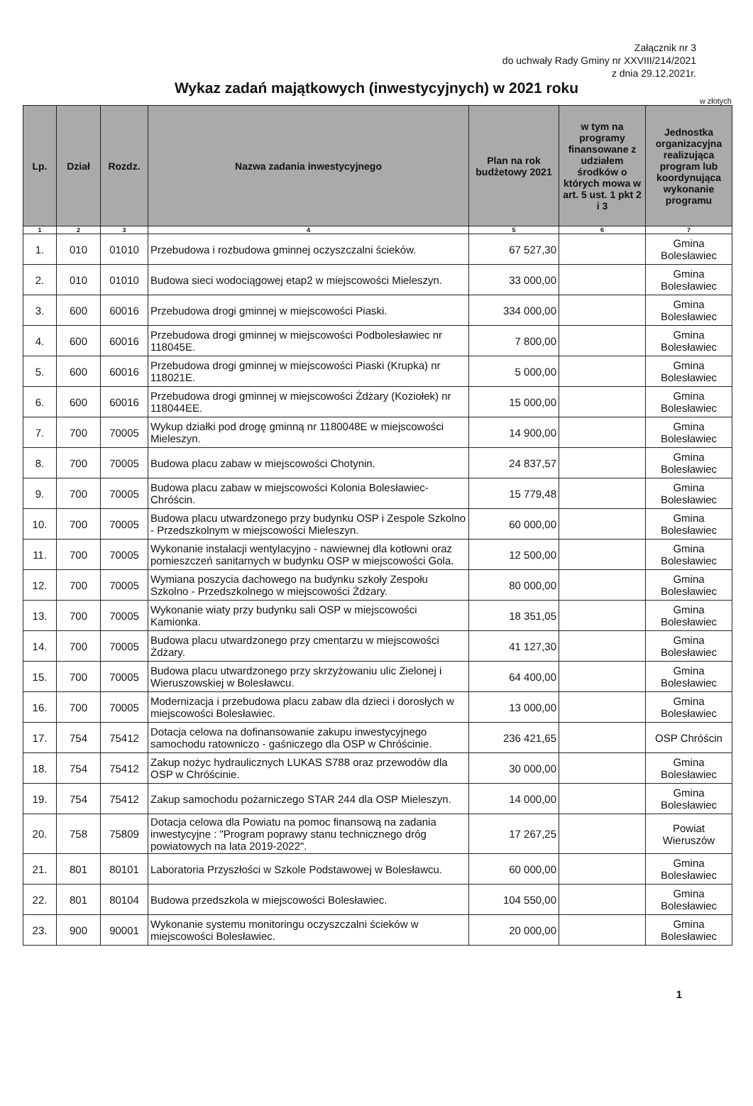Załącznik nr 3
do uchwały Rady Gminy nr XXVIII/214/2021
z dnia 29.12.2021r.
Wykaz zadań majątkowych (inwestycyjnych) w 2021 roku
w złotych
| Lp. | Dział | Rozdz. | Nazwa zadania inwestycyjnego | Plan na rok budżetowy 2021 | w tym na programy finansowane z udziałem środków o których mowa w art. 5 ust. 1 pkt 2 i 3 | Jednostka organizacyjna realizująca program lub koordynująca wykonanie programu |
| --- | --- | --- | --- | --- | --- | --- |
| 1 | 2 | 3 | 4 | 5 | 6 | 7 |
| 1. | 010 | 01010 | Przebudowa i rozbudowa gminnej oczyszczalni ścieków. | 67 527,30 | | Gmina Bolesławiec |
| 2. | 010 | 01010 | Budowa sieci wodociągowej etap2 w miejscowości Mieleszyn. | 33 000,00 | | Gmina Bolesławiec |
| 3. | 600 | 60016 | Przebudowa drogi gminnej w miejscowości Piaski. | 334 000,00 | | Gmina Bolesławiec |
| 4. | 600 | 60016 | Przebudowa drogi gminnej w miejscowości Podbolesławiec nr 118045E. | 7 800,00 | | Gmina Bolesławiec |
| 5. | 600 | 60016 | Przebudowa drogi gminnej w miejscowości Piaski (Krupka) nr 118021E. | 5 000,00 | | Gmina Bolesławiec |
| 6. | 600 | 60016 | Przebudowa drogi gminnej w miejscowości Żdżary (Koziołek) nr 118044EE. | 15 000,00 | | Gmina Bolesławiec |
| 7. | 700 | 70005 | Wykup działki pod drogę gminną nr 1180048E w miejscowości Mieleszyn. | 14 900,00 | | Gmina Bolesławiec |
| 8. | 700 | 70005 | Budowa placu zabaw w miejscowości Chotynin. | 24 837,57 | | Gmina Bolesławiec |
| 9. | 700 | 70005 | Budowa placu zabaw w miejscowości Kolonia Bolesławiec-Chróścin. | 15 779,48 | | Gmina Bolesławiec |
| 10. | 700 | 70005 | Budowa placu utwardzonego przy budynku OSP i Zespole Szkolno - Przedszkolnym w miejscowości Mieleszyn. | 60 000,00 | | Gmina Bolesławiec |
| 11. | 700 | 70005 | Wykonanie instalacji wentylacyjno - nawiewnej dla kotłowni oraz pomieszczeń sanitarnych w budynku OSP w miejscowości Gola. | 12 500,00 | | Gmina Bolesławiec |
| 12. | 700 | 70005 | Wymiana poszycia dachowego na budynku szkoły Zespołu Szkolno - Przedszkolnego w miejscowości Żdżary. | 80 000,00 | | Gmina Bolesławiec |
| 13. | 700 | 70005 | Wykonanie wiaty przy budynku sali OSP w miejscowości Kamionka. | 18 351,05 | | Gmina Bolesławiec |
| 14. | 700 | 70005 | Budowa placu utwardzonego przy cmentarzu w miejscowości Żdżary. | 41 127,30 | | Gmina Bolesławiec |
| 15. | 700 | 70005 | Budowa placu utwardzonego przy skrzyżowaniu ulic Zielonej i Wieruszowskiej w Bolesławcu. | 64 400,00 | | Gmina Bolesławiec |
| 16. | 700 | 70005 | Modernizacja i przebudowa placu zabaw dla dzieci i dorosłych w miejscowości Bolesławiec. | 13 000,00 | | Gmina Bolesławiec |
| 17. | 754 | 75412 | Dotacja celowa na dofinansowanie zakupu inwestycyjnego samochodu ratowniczo - gaśniczego dla OSP w Chróścinie. | 236 421,65 | | OSP Chróścin |
| 18. | 754 | 75412 | Zakup nożyc hydraulicznych LUKAS S788 oraz przewodów dla OSP w Chróścinie. | 30 000,00 | | Gmina Bolesławiec |
| 19. | 754 | 75412 | Zakup samochodu pożarniczego STAR 244 dla OSP Mieleszyn. | 14 000,00 | | Gmina Bolesławiec |
| 20. | 758 | 75809 | Dotacja celowa dla Powiatu na pomoc finansową na zadania inwestycyjne : "Program poprawy stanu technicznego dróg powiatowych na lata 2019-2022". | 17 267,25 | | Powiat Wieruszów |
| 21. | 801 | 80101 | Laboratoria Przyszłości w Szkole Podstawowej w Bolesławcu. | 60 000,00 | | Gmina Bolesławiec |
| 22. | 801 | 80104 | Budowa przedszkola w miejscowości Bolesławiec. | 104 550,00 | | Gmina Bolesławiec |
| 23. | 900 | 90001 | Wykonanie systemu monitoringu oczyszczalni ścieków w miejscowości Bolesławiec. | 20 000,00 | | Gmina Bolesławiec |
1